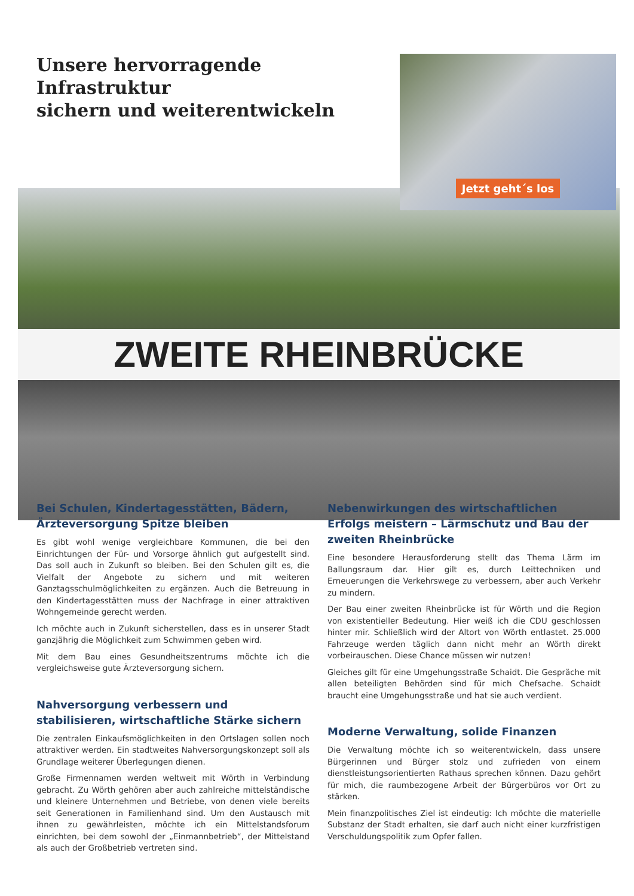Unsere hervorragende Infrastruktur
sichern und weiterentwickeln
Jetzt geht´s los
ZWEITE RHEINBRÜCKE
Bei Schulen, Kindertagesstätten, Bädern, Ärzteversorgung Spitze bleiben
Es gibt wohl wenige vergleichbare Kommunen, die bei den Einrichtungen der Für- und Vorsorge ähnlich gut aufgestellt sind. Das soll auch in Zukunft so bleiben. Bei den Schulen gilt es, die Vielfalt der Angebote zu sichern und mit weiteren Ganztagsschulmöglichkeiten zu ergänzen. Auch die Betreuung in den Kindertagesstätten muss der Nachfrage in einer attraktiven Wohngemeinde gerecht werden.
Ich möchte auch in Zukunft sicherstellen, dass es in unserer Stadt ganzjährig die Möglichkeit zum Schwimmen geben wird.
Mit dem Bau eines Gesundheitszentrums möchte ich die vergleichsweise gute Ärzteversorgung sichern.
Nahversorgung verbessern und stabilisieren, wirtschaftliche Stärke sichern
Die zentralen Einkaufsmöglichkeiten in den Ortslagen sollen noch attraktiver werden. Ein stadtweites Nahversorgungskonzept soll als Grundlage weiterer Überlegungen dienen.
Große Firmennamen werden weltweit mit Wörth in Verbindung gebracht. Zu Wörth gehören aber auch zahlreiche mittelständische und kleinere Unternehmen und Betriebe, von denen viele bereits seit Generationen in Familienhand sind. Um den Austausch mit ihnen zu gewährleisten, möchte ich ein Mittelstandsforum einrichten, bei dem sowohl der „Einmannbetrieb“, der Mittelstand als auch der Großbetrieb vertreten sind.
Nebenwirkungen des wirtschaftlichen Erfolgs meistern – Lärmschutz und Bau der zweiten Rheinbrücke
Eine besondere Herausforderung stellt das Thema Lärm im Ballungsraum dar. Hier gilt es, durch Leittechniken und Erneuerungen die Verkehrswege zu verbessern, aber auch Verkehr zu mindern.
Der Bau einer zweiten Rheinbrücke ist für Wörth und die Region von existentieller Bedeutung. Hier weiß ich die CDU geschlossen hinter mir. Schließlich wird der Altort von Wörth entlastet. 25.000 Fahrzeuge werden täglich dann nicht mehr an Wörth direkt vorbeirauschen. Diese Chance müssen wir nutzen!
Gleiches gilt für eine Umgehungsstraße Schaidt. Die Gespräche mit allen beteiligten Behörden sind für mich Chefsache. Schaidt braucht eine Umgehungsstraße und hat sie auch verdient.
Moderne Verwaltung, solide Finanzen
Die Verwaltung möchte ich so weiterentwickeln, dass unsere Bürgerinnen und Bürger stolz und zufrieden von einem dienstleistungsorientierten Rathaus sprechen können. Dazu gehört für mich, die raumbezogene Arbeit der Bürgerbüros vor Ort zu stärken.
Mein finanzpolitisches Ziel ist eindeutig: Ich möchte die materielle Substanz der Stadt erhalten, sie darf auch nicht einer kurzfristigen Verschuldungspolitik zum Opfer fallen.